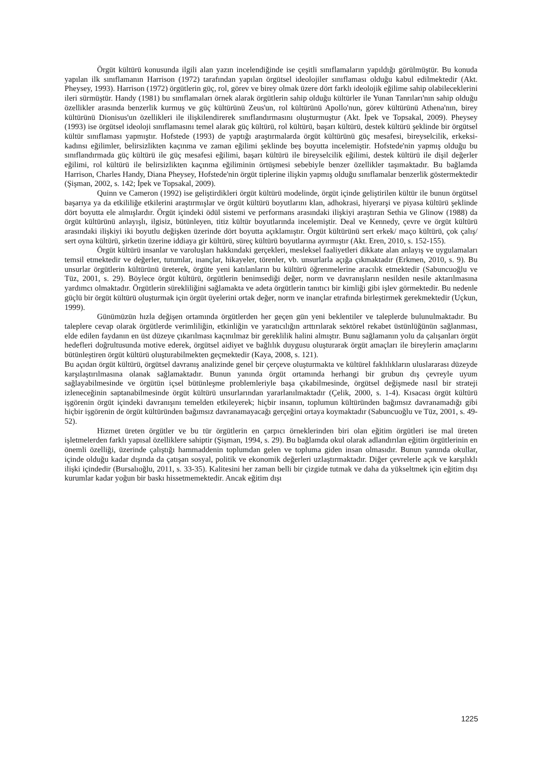Örgüt kültürü konusunda ilgili alan yazın incelendiğinde ise çeşitli sınıflamaların yapıldığı görülmüştür. Bu konuda yapılan ilk sınıflamanın Harrison (1972) tarafından yapılan örgütsel ideolojiler sınıflaması olduğu kabul edilmektedir (Akt. Pheysey, 1993). Harrison (1972) örgütlerin güç, rol, görev ve birey olmak üzere dört farklı ideolojik eğilime sahip olabileceklerini ileri sürmüştür. Handy (1981) bu sınıflamaları örnek alarak örgütlerin sahip olduğu kültürler ile Yunan Tanrıları'nın sahip olduğu özellikler arasında benzerlik kurmuş ve güç kültürünü Zeus'un, rol kültürünü Apollo'nun, görev kültürünü Athena'nın, birey kültürünü Dionisus'un özellikleri ile ilişkilendirerek sınıflandırmasını oluşturmuştur (Akt. İpek ve Topsakal, 2009). Pheysey (1993) ise örgütsel ideoloji sınıflamasını temel alarak güç kültürü, rol kültürü, başarı kültürü, destek kültürü şeklinde bir örgütsel kültür sınıflaması yapmıştır. Hofstede (1993) de yaptığı araştırmalarda örgüt kültürünü güç mesafesi, bireyselcilik, erkeksi-kadınsı eğilimler, belirsizlikten kaçınma ve zaman eğilimi şeklinde beş boyutta incelemiştir. Hofstede'nin yapmış olduğu bu sınıflandırmada güç kültürü ile güç mesafesi eğilimi, başarı kültürü ile bireyselcilik eğilimi, destek kültürü ile dişil değerler eğilimi, rol kültürü ile belirsizlikten kaçınma eğiliminin örtüşmesi sebebiyle benzer özellikler taşımaktadır. Bu bağlamda Harrison, Charles Handy, Diana Pheysey, Hofstede'nin örgüt tiplerine ilişkin yapmış olduğu sınıflamalar benzerlik göstermektedir (Şişman, 2002, s. 142; İpek ve Topsakal, 2009).
Quinn ve Cameron (1992) ise geliştirdikleri örgüt kültürü modelinde, örgüt içinde geliştirilen kültür ile bunun örgütsel başarıya ya da etkililiğe etkilerini araştırmışlar ve örgüt kültürü boyutlarını klan, adhokrasi, hiyerarşi ve piyasa kültürü şeklinde dört boyutta ele almışlardır. Örgüt içindeki ödül sistemi ve performans arasındaki ilişkiyi araştıran Sethia ve Glinow (1988) da örgüt kültürünü anlayışlı, ilgisiz, bütünleyen, titiz kültür boyutlarında incelemiştir. Deal ve Kennedy, çevre ve örgüt kültürü arasındaki ilişkiyi iki boyutlu değişken üzerinde dört boyutta açıklamıştır. Örgüt kültürünü sert erkek/ maço kültürü, çok çalış/ sert oyna kültürü, şirketin üzerine iddiaya gir kültürü, süreç kültürü boyutlarına ayırmıştır (Akt. Eren, 2010, s. 152-155).
Örgüt kültürü insanlar ve varoluşları hakkındaki gerçekleri, mesleksel faaliyetleri dikkate alan anlayış ve uygulamaları temsil etmektedir ve değerler, tutumlar, inançlar, hikayeler, törenler, vb. unsurlarla açığa çıkmaktadır (Erkmen, 2010, s. 9). Bu unsurlar örgütlerin kültürünü üreterek, örgüte yeni katılanların bu kültürü öğrenmelerine aracılık etmektedir (Sabuncuoğlu ve Tüz, 2001, s. 29). Böylece örgüt kültürü, örgütlerin benimsediği değer, norm ve davranışların nesilden nesile aktarılmasına yardımcı olmaktadır. Örgütlerin sürekliliğini sağlamakta ve adeta örgütlerin tanıtıcı bir kimliği gibi işlev görmektedir. Bu nedenle güçlü bir örgüt kültürü oluşturmak için örgüt üyelerini ortak değer, norm ve inançlar etrafında birleştirmek gerekmektedir (Uçkun, 1999).
Günümüzün hızla değişen ortamında örgütlerden her geçen gün yeni beklentiler ve taleplerde bulunulmaktadır. Bu taleplere cevap olarak örgütlerde verimliliğin, etkinliğin ve yaratıcılığın arttırılarak sektörel rekabet üstünlüğünün sağlanması, elde edilen faydanın en üst düzeye çıkarılması kaçınılmaz bir gereklilik halini almıştır. Bunu sağlamanın yolu da çalışanları örgüt hedefleri doğrultusunda motive ederek, örgütsel aidiyet ve bağlılık duygusu oluşturarak örgüt amaçları ile bireylerin amaçlarını bütünleştiren örgüt kültürü oluşturabilmekten geçmektedir (Kaya, 2008, s. 121).
Bu açıdan örgüt kültürü, örgütsel davranış analizinde genel bir çerçeve oluşturmakta ve kültürel faklılıkların uluslararası düzeyde karşılaştırılmasına olanak sağlamaktadır. Bunun yanında örgüt ortamında herhangi bir grubun dış çevreyle uyum sağlayabilmesinde ve örgütün içsel bütünleşme problemleriyle başa çıkabilmesinde, örgütsel değişmede nasıl bir strateji izleneceğinin saptanabilmesinde örgüt kültürü unsurlarından yararlanılmaktadır (Çelik, 2000, s. 1-4). Kısacası örgüt kültürü işgörenin örgüt içindeki davranışını temelden etkileyerek; hiçbir insanın, toplumun kültüründen bağımsız davranamadığı gibi hiçbir işgörenin de örgüt kültüründen bağımsız davranamayacağı gerçeğini ortaya koymaktadır (Sabuncuoğlu ve Tüz, 2001, s. 49-52).
Hizmet üreten örgütler ve bu tür örgütlerin en çarpıcı örneklerinden biri olan eğitim örgütleri ise mal üreten işletmelerden farklı yapısal özelliklere sahiptir (Şişman, 1994, s. 29). Bu bağlamda okul olarak adlandırılan eğitim örgütlerinin en önemli özelliği, üzerinde çalıştığı hammaddenin toplumdan gelen ve topluma giden insan olmasıdır. Bunun yanında okullar, içinde olduğu kadar dışında da çatışan sosyal, politik ve ekonomik değerleri uzlaştırmaktadır. Diğer çevrelerle açık ve karşılıklı ilişki içindedir (Bursalıoğlu, 2011, s. 33-35). Kalitesini her zaman belli bir çizgide tutmak ve daha da yükseltmek için eğitim dışı kurumlar kadar yoğun bir baskı hissetmemektedir. Ancak eğitim dışı
1225